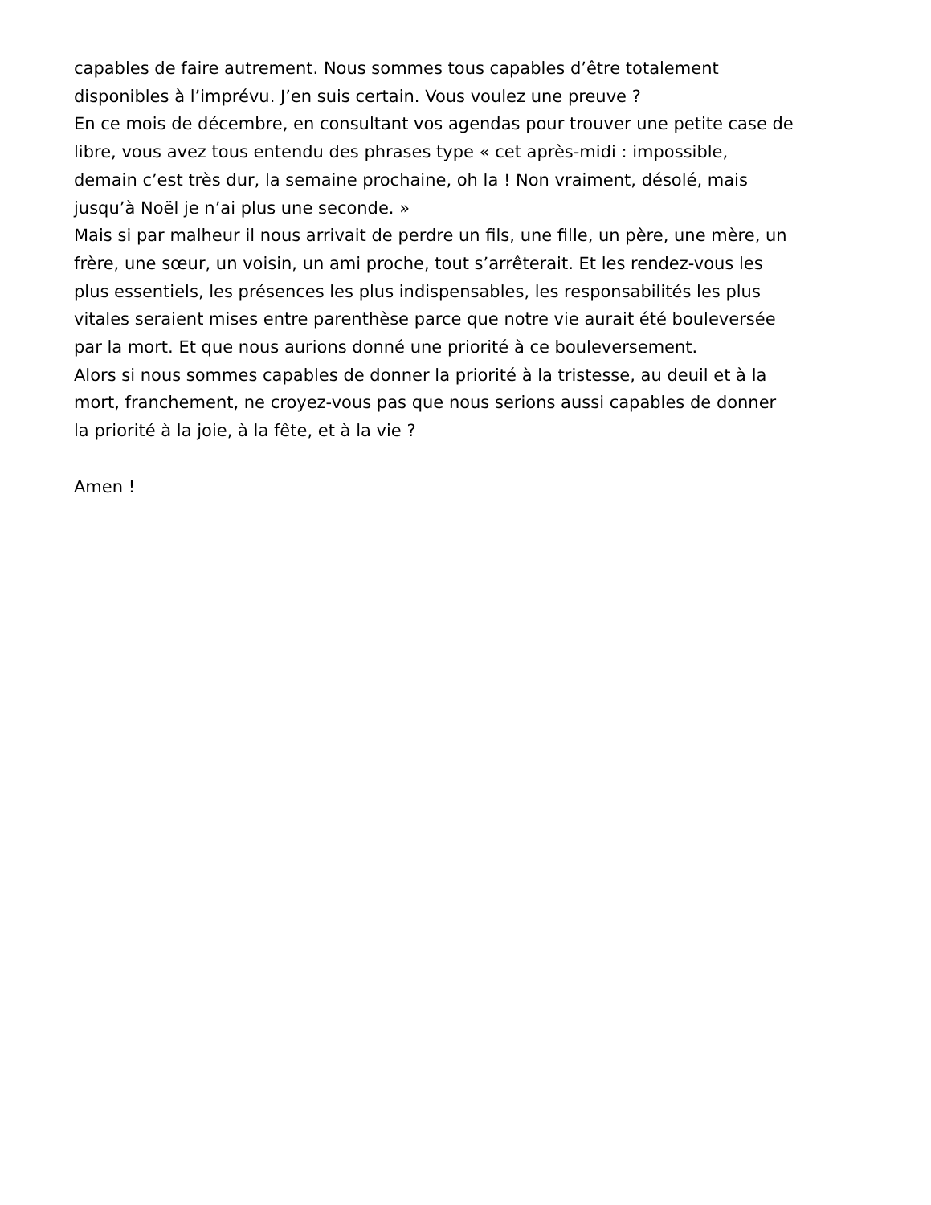capables de faire autrement. Nous sommes tous capables d’être totalement
disponibles à l’imprévu. J’en suis certain. Vous voulez une preuve ?
En ce mois de décembre, en consultant vos agendas pour trouver une petite case de
libre, vous avez tous entendu des phrases type « cet après-midi : impossible,
demain c’est très dur, la semaine prochaine, oh la ! Non vraiment, désolé, mais
jusqu’à Noël je n’ai plus une seconde. »
Mais si par malheur il nous arrivait de perdre un fils, une fille, un père, une mère, un
frère, une sœur, un voisin, un ami proche, tout s’arrêterait. Et les rendez-vous les
plus essentiels, les présences les plus indispensables, les responsabilités les plus
vitales seraient mises entre parenthèse parce que notre vie aurait été bouleversée
par la mort. Et que nous aurions donné une priorité à ce bouleversement.
Alors si nous sommes capables de donner la priorité à la tristesse, au deuil et à la
mort, franchement, ne croyez-vous pas que nous serions aussi capables de donner
la priorité à la joie, à la fête, et à la vie ?
Amen !